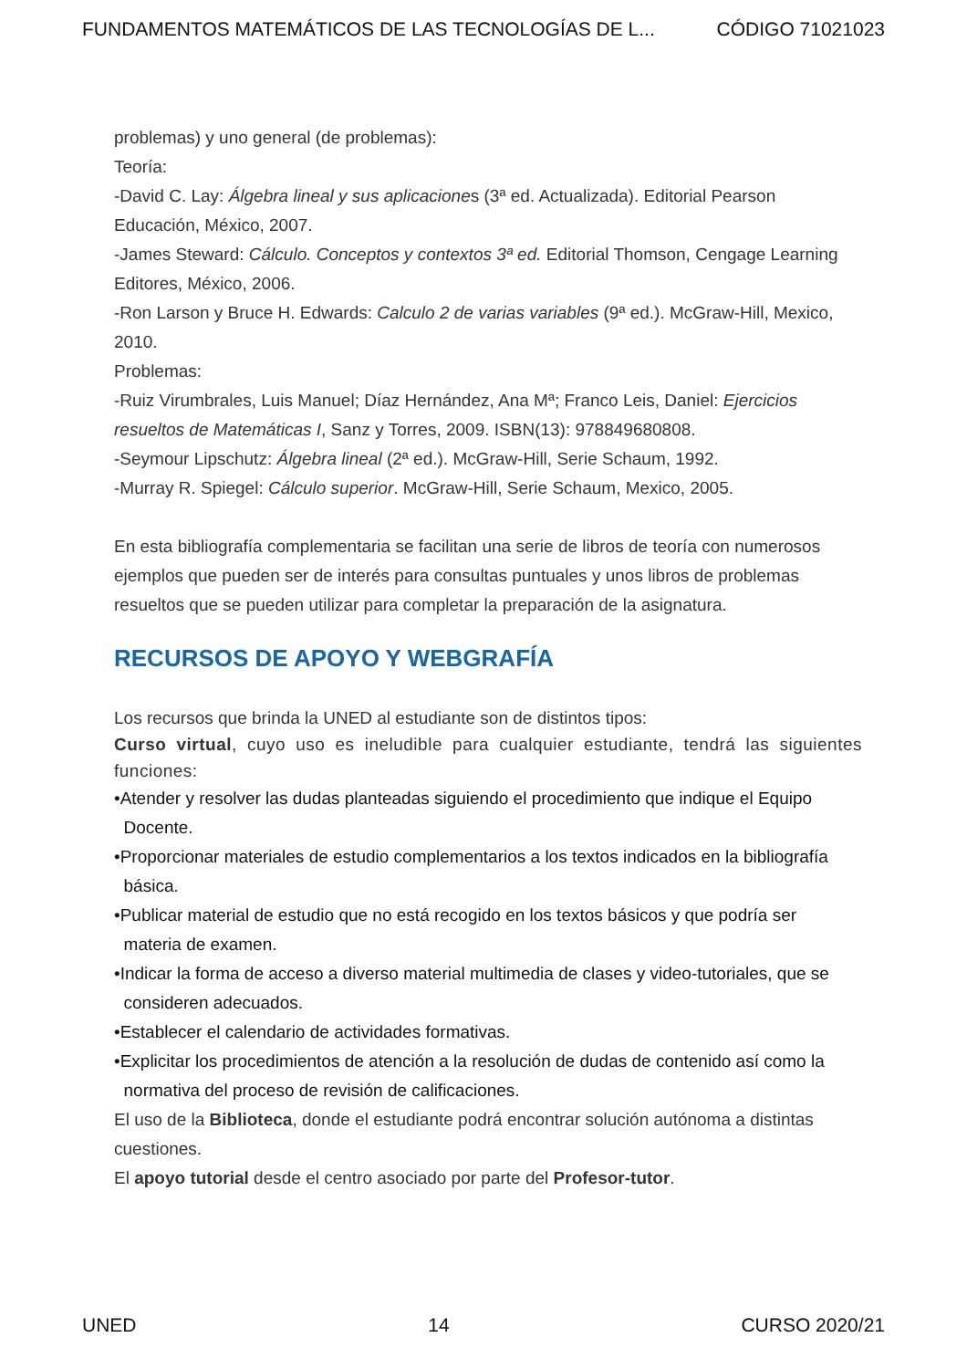FUNDAMENTOS MATEMÁTICOS DE LAS TECNOLOGÍAS DE L... CÓDIGO 71021023
problemas) y uno general (de problemas):
Teoría:
-David C. Lay: Álgebra lineal y sus aplicaciones (3ª ed. Actualizada). Editorial Pearson Educación, México, 2007.
-James Steward: Cálculo. Conceptos y contextos 3ª ed. Editorial Thomson, Cengage Learning Editores, México, 2006.
-Ron Larson y Bruce H. Edwards: Calculo 2 de varias variables (9ª ed.). McGraw-Hill, Mexico, 2010.
Problemas:
-Ruiz Virumbrales, Luis Manuel; Díaz Hernández, Ana Mª; Franco Leis, Daniel: Ejercicios resueltos de Matemáticas I, Sanz y Torres, 2009. ISBN(13): 978849680808.
-Seymour Lipschutz: Álgebra lineal (2ª ed.). McGraw-Hill, Serie Schaum, 1992.
-Murray R. Spiegel: Cálculo superior. McGraw-Hill, Serie Schaum, Mexico, 2005.
En esta bibliografía complementaria se facilitan una serie de libros de teoría con numerosos ejemplos que pueden ser de interés para consultas puntuales y unos libros de problemas resueltos que se pueden utilizar para completar la preparación de la asignatura.
RECURSOS DE APOYO Y WEBGRAFÍA
Los recursos que brinda la UNED al estudiante son de distintos tipos:
Curso virtual, cuyo uso es ineludible para cualquier estudiante, tendrá las siguientes funciones:
•Atender y resolver las dudas planteadas siguiendo el procedimiento que indique el Equipo
Docente.
•Proporcionar materiales de estudio complementarios a los textos indicados en la bibliografía
básica.
•Publicar material de estudio que no está recogido en los textos básicos y que podría ser
materia de examen.
•Indicar la forma de acceso a diverso material multimedia de clases y video-tutoriales, que se
consideren adecuados.
•Establecer el calendario de actividades formativas.
•Explicitar los procedimientos de atención a la resolución de dudas de contenido así como la
normativa del proceso de revisión de calificaciones.
El uso de la Biblioteca, donde el estudiante podrá encontrar solución autónoma a distintas cuestiones.
El apoyo tutorial desde el centro asociado por parte del Profesor-tutor.
UNED 14 CURSO 2020/21